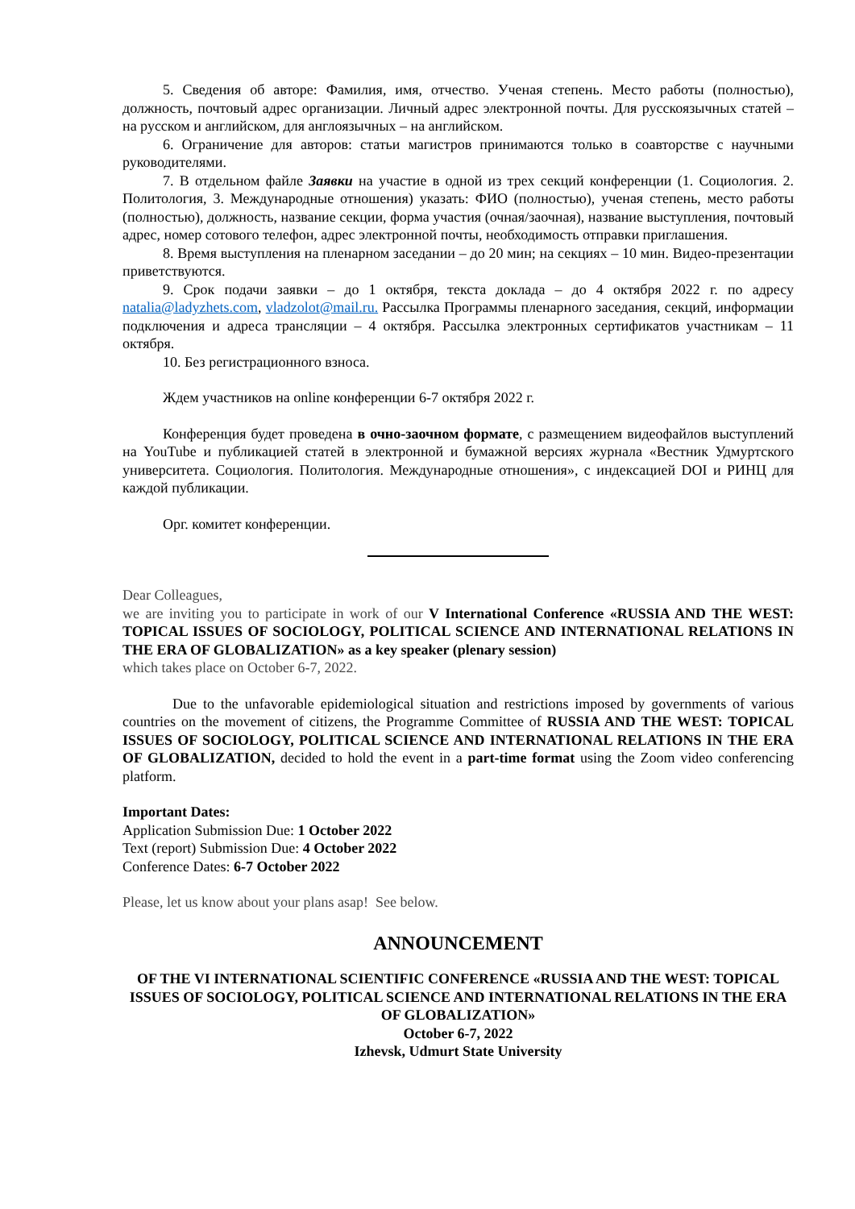5. Сведения об авторе: Фамилия, имя, отчество. Ученая степень. Место работы (полностью), должность, почтовый адрес организации. Личный адрес электронной почты. Для русскоязычных статей – на русском и английском, для англоязычных – на английском.
6. Ограничение для авторов: статьи магистров принимаются только в соавторстве с научными руководителями.
7. В отдельном файле Заявки на участие в одной из трех секций конференции (1. Социология. 2. Политология, 3. Международные отношения) указать: ФИО (полностью), ученая степень, место работы (полностью), должность, название секции, форма участия (очная/заочная), название выступления, почтовый адрес, номер сотового телефон, адрес электронной почты, необходимость отправки приглашения.
8. Время выступления на пленарном заседании – до 20 мин; на секциях – 10 мин. Видео-презентации приветствуются.
9. Срок подачи заявки – до 1 октября, текста доклада – до 4 октября 2022 г. по адресу natalia@ladyzhets.com, vladzolot@mail.ru. Рассылка Программы пленарного заседания, секций, информации подключения и адреса трансляции – 4 октября. Рассылка электронных сертификатов участникам – 11 октября.
10. Без регистрационного взноса.
Ждем участников на online конференции 6-7 октября 2022 г.
Конференция будет проведена в очно-заочном формате, с размещением видеофайлов выступлений на YouTube и публикацией статей в электронной и бумажной версиях журнала «Вестник Удмуртского университета. Социология. Политология. Международные отношения», с индексацией DOI и РИНЦ для каждой публикации.
Орг. комитет конференции.
Dear Colleagues,
we are inviting you to participate in work of our V International Conference «RUSSIA AND THE WEST: TOPICAL ISSUES OF SOCIOLOGY, POLITICAL SCIENCE AND INTERNATIONAL RELATIONS IN THE ERA OF GLOBALIZATION» as a key speaker (plenary session)
which takes place on October 6-7, 2022.
Due to the unfavorable epidemiological situation and restrictions imposed by governments of various countries on the movement of citizens, the Programme Committee of RUSSIA AND THE WEST: TOPICAL ISSUES OF SOCIOLOGY, POLITICAL SCIENCE AND INTERNATIONAL RELATIONS IN THE ERA OF GLOBALIZATION, decided to hold the event in a part-time format using the Zoom video conferencing platform.
Important Dates:
Application Submission Due: 1 October 2022
Text (report) Submission Due: 4 October 2022
Conference Dates: 6-7 October 2022
Please, let us know about your plans asap! See below.
ANNOUNCEMENT
OF THE VI INTERNATIONAL SCIENTIFIC CONFERENCE «RUSSIA AND THE WEST: TOPICAL ISSUES OF SOCIOLOGY, POLITICAL SCIENCE AND INTERNATIONAL RELATIONS IN THE ERA OF GLOBALIZATION»
October 6-7, 2022
Izhevsk, Udmurt State University